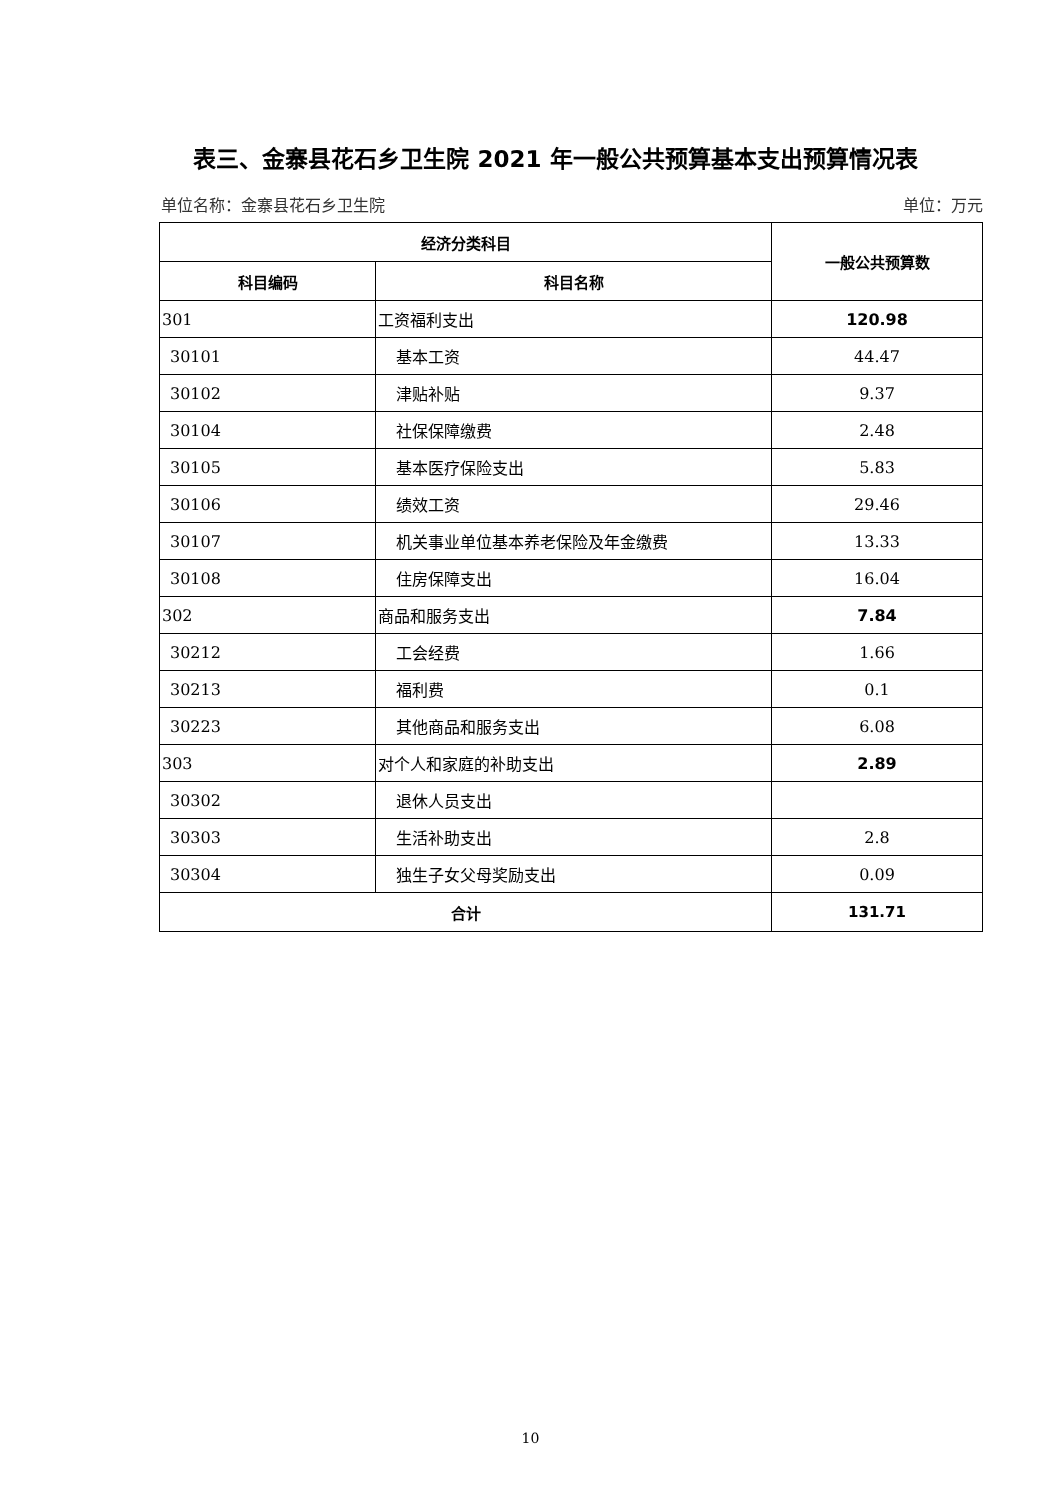表三、金寨县花石乡卫生院 2021 年一般公共预算基本支出预算情况表
单位名称：金寨县花石乡卫生院 单位：万元
| 经济分类科目 | | 一般公共预算数 |
| --- | --- | --- |
| 科目编码 | 科目名称 | |
| 301 | 工资福利支出 | 120.98 |
| 30101 | 基本工资 | 44.47 |
| 30102 | 津贴补贴 | 9.37 |
| 30104 | 社保保障缴费 | 2.48 |
| 30105 | 基本医疗保险支出 | 5.83 |
| 30106 | 绩效工资 | 29.46 |
| 30107 | 机关事业单位基本养老保险及年金缴费 | 13.33 |
| 30108 | 住房保障支出 | 16.04 |
| 302 | 商品和服务支出 | 7.84 |
| 30212 | 工会经费 | 1.66 |
| 30213 | 福利费 | 0.1 |
| 30223 | 其他商品和服务支出 | 6.08 |
| 303 | 对个人和家庭的补助支出 | 2.89 |
| 30302 | 退休人员支出 | |
| 30303 | 生活补助支出 | 2.8 |
| 30304 | 独生子女父母奖励支出 | 0.09 |
| 合计 | | 131.71 |
10